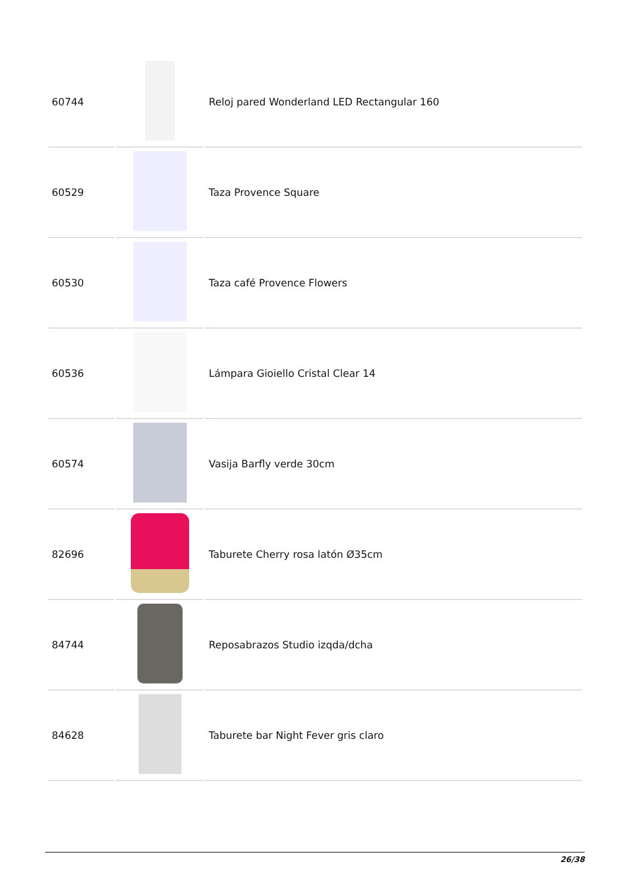| 60744 | | Reloj pared Wonderland LED Rectangular 160 |
| 60529 | | Taza Provence Square |
| 60530 | | Taza café Provence Flowers |
| 60536 | | Lámpara Gioiello Cristal Clear 14 |
| 60574 | | Vasija Barfly verde 30cm |
| 82696 | | Taburete Cherry rosa latón Ø35cm |
| 84744 | | Reposabrazos Studio izqda/dcha |
| 84628 | | Taburete bar Night Fever gris claro |
26/38